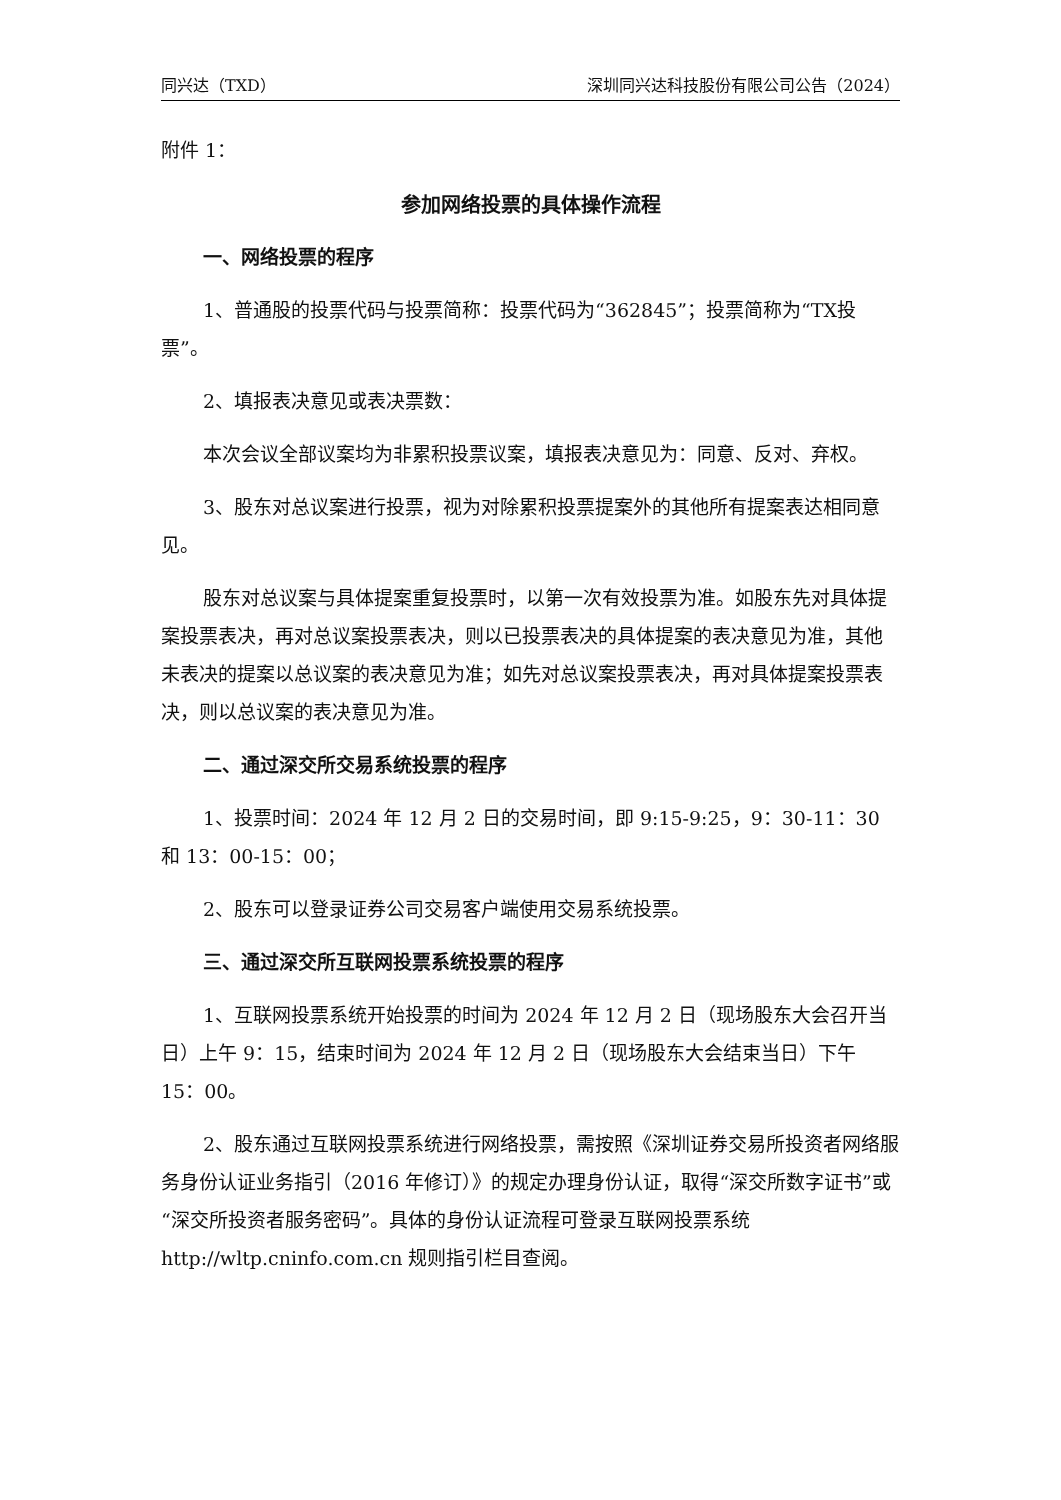同兴达（TXD） 深圳同兴达科技股份有限公司公告（2024）
附件 1：
参加网络投票的具体操作流程
一、网络投票的程序
1、普通股的投票代码与投票简称：投票代码为“362845”；投票简称为“TX投票”。
2、填报表决意见或表决票数：
本次会议全部议案均为非累积投票议案，填报表决意见为：同意、反对、弃权。
3、股东对总议案进行投票，视为对除累积投票提案外的其他所有提案表达相同意见。
股东对总议案与具体提案重复投票时，以第一次有效投票为准。如股东先对具体提案投票表决，再对总议案投票表决，则以已投票表决的具体提案的表决意见为准，其他未表决的提案以总议案的表决意见为准；如先对总议案投票表决，再对具体提案投票表决，则以总议案的表决意见为准。
二、通过深交所交易系统投票的程序
1、投票时间：2024 年 12 月 2 日的交易时间，即 9:15-9:25，9：30-11：30 和 13：00-15：00；
2、股东可以登录证券公司交易客户端使用交易系统投票。
三、通过深交所互联网投票系统投票的程序
1、互联网投票系统开始投票的时间为 2024 年 12 月 2 日（现场股东大会召开当日）上午 9：15，结束时间为 2024 年 12 月 2 日（现场股东大会结束当日）下午 15：00。
2、股东通过互联网投票系统进行网络投票，需按照《深圳证券交易所投资者网络服务身份认证业务指引（2016 年修订）》的规定办理身份认证，取得“深交所数字证书”或“深交所投资者服务密码”。具体的身份认证流程可登录互联网投票系统 http://wltp.cninfo.com.cn 规则指引栏目查阅。